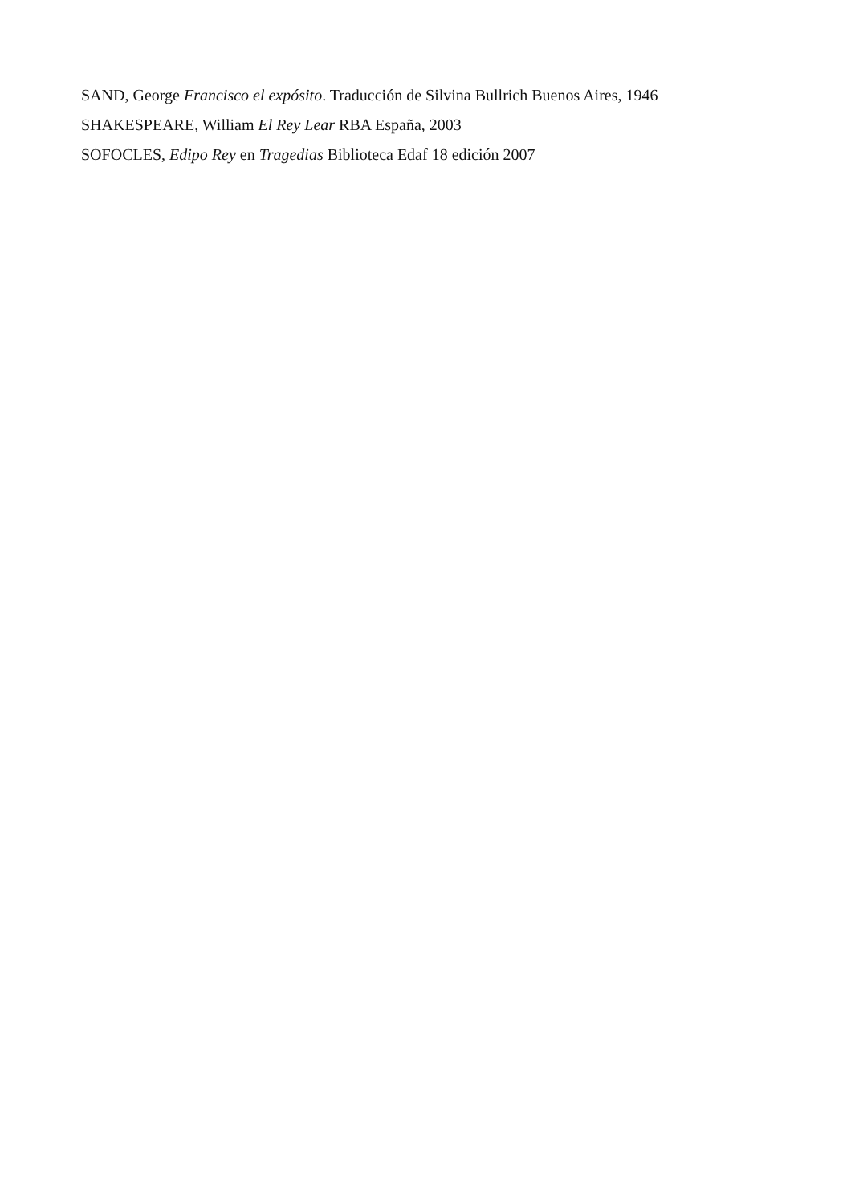SAND, George Francisco el expósito. Traducción de Silvina Bullrich Buenos Aires, 1946
SHAKESPEARE, William El Rey Lear RBA España, 2003
SOFOCLES, Edipo Rey en Tragedias Biblioteca Edaf 18 edición 2007